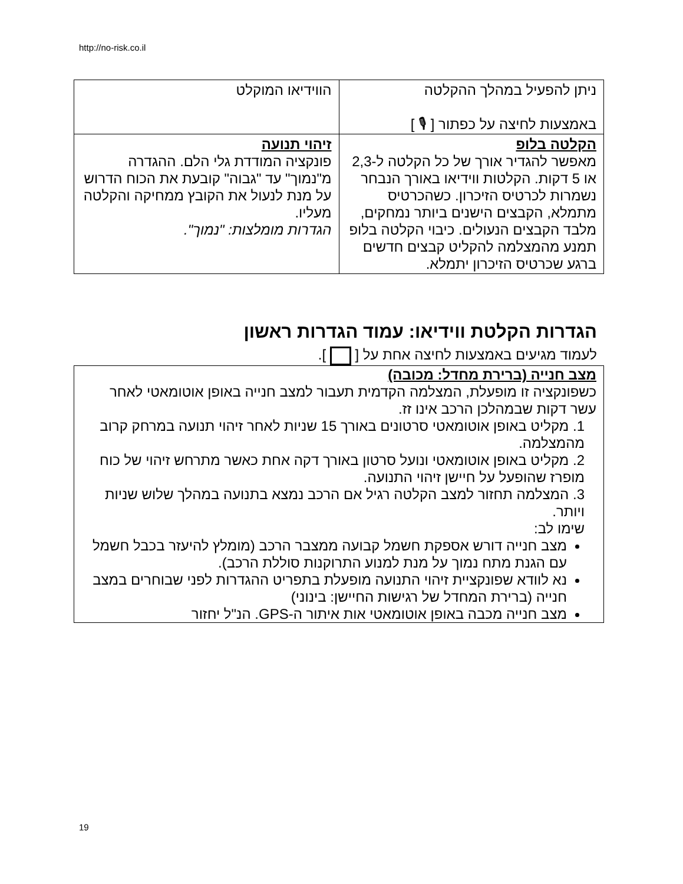http://no-risk.co.il
| ניתן להפעיל במהלך ההקלטה באמצעות לחיצה על כפתור [ 🎙 ] | הווידיאו המוקלט |
| הקלטה בלופ מאפשר להגדיר אורך של כל הקלטה ל-2,3 או 5 דקות. הקלטות ווידיאו באורך הנבחר נשמרות לכרטיס הזיכרון. כשהכרטיס מתמלא, הקבצים הישנים ביותר נמחקים, מלבד הקבצים הנעולים. כיבוי הקלטה בלופ תמנע מהמצלמה להקליט קבצים חדשים ברגע שכרטיס הזיכרון יתמלא. | זיהוי תנועה פונקציה המודדת גלי הלם. ההגדרה מ"נמוך" עד "גבוה" קובעת את הכוח הדרוש על מנת לנעול את הקובץ ממחיקה והקלטה מעליו. הגדרות מומלצות: "נמוך". |
הגדרות הקלטת ווידיאו: עמוד הגדרות ראשון
לעמוד מגיעים באמצעות לחיצה אחת על [ ].
מצב חנייה (ברירת מחדל: מכובה)
כשפונקציה זו מופעלת, המצלמה הקדמית תעבור למצב חנייה באופן אוטומאטי לאחר עשר דקות שבמהלכן הרכב אינו זז.
1. מקליט באופן אוטומאטי סרטונים באורך 15 שניות לאחר זיהוי תנועה במרחק קרוב מהמצלמה.
2. מקליט באופן אוטומאטי ונועל סרטון באורך דקה אחת כאשר מתרחש זיהוי של כוח מופרז שהופעל על חיישן זיהוי התנועה.
3. המצלמה תחזור למצב הקלטה רגיל אם הרכב נמצא בתנועה במהלך שלוש שניות ויותר.
שימו לב:
מצב חנייה דורש אספקת חשמל קבועה ממצבר הרכב (מומלץ להיעזר בכבל חשמל עם הגנת מתח נמוך על מנת למנוע התרוקנות סוללת הרכב).
נא לוודא שפונקציית זיהוי התנועה מופעלת בתפריט ההגדרות לפני שבוחרים במצב חנייה (ברירת המחדל של רגישות החיישן: בינוני)
מצב חנייה מכבה באופן אוטומאטי אות איתור ה-GPS. הנ"ל יחזור
19